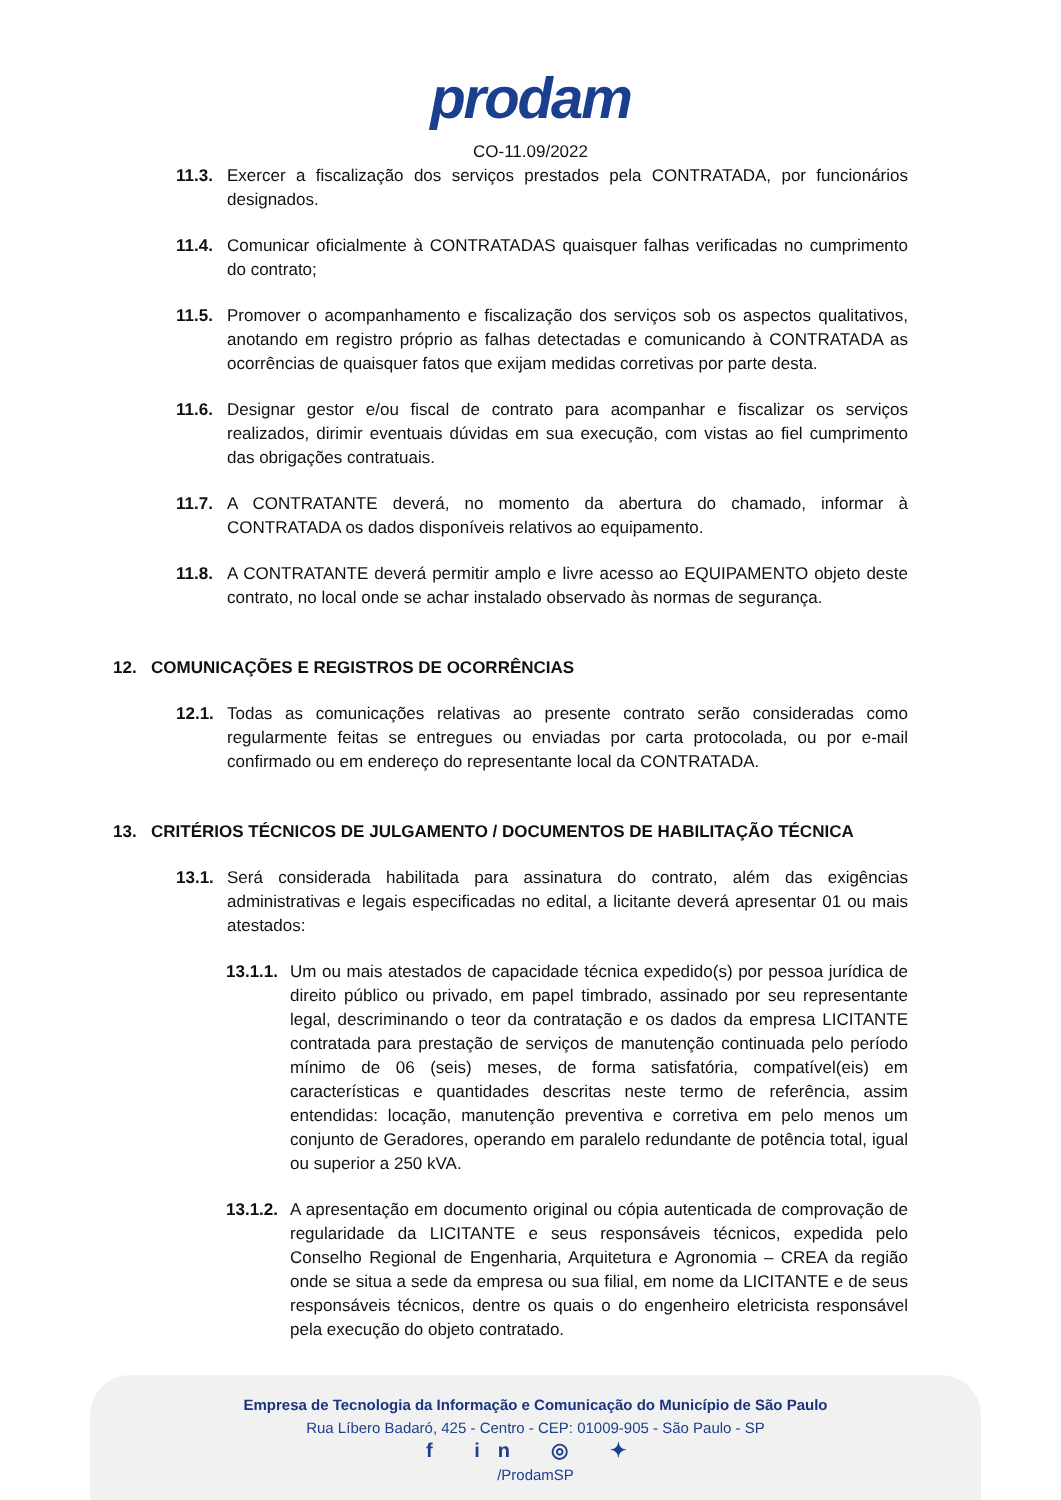prodam
CO-11.09/2022
11.3. Exercer a fiscalização dos serviços prestados pela CONTRATADA, por funcionários designados.
11.4. Comunicar oficialmente à CONTRATADAS quaisquer falhas verificadas no cumprimento do contrato;
11.5. Promover o acompanhamento e fiscalização dos serviços sob os aspectos qualitativos, anotando em registro próprio as falhas detectadas e comunicando à CONTRATADA as ocorrências de quaisquer fatos que exijam medidas corretivas por parte desta.
11.6. Designar gestor e/ou fiscal de contrato para acompanhar e fiscalizar os serviços realizados, dirimir eventuais dúvidas em sua execução, com vistas ao fiel cumprimento das obrigações contratuais.
11.7. A CONTRATANTE deverá, no momento da abertura do chamado, informar à CONTRATADA os dados disponíveis relativos ao equipamento.
11.8. A CONTRATANTE deverá permitir amplo e livre acesso ao EQUIPAMENTO objeto deste contrato, no local onde se achar instalado observado às normas de segurança.
12. COMUNICAÇÕES E REGISTROS DE OCORRÊNCIAS
12.1. Todas as comunicações relativas ao presente contrato serão consideradas como regularmente feitas se entregues ou enviadas por carta protocolada, ou por e-mail confirmado ou em endereço do representante local da CONTRATADA.
13. CRITÉRIOS TÉCNICOS DE JULGAMENTO / DOCUMENTOS DE HABILITAÇÃO TÉCNICA
13.1. Será considerada habilitada para assinatura do contrato, além das exigências administrativas e legais especificadas no edital, a licitante deverá apresentar 01 ou mais atestados:
13.1.1.
Um ou mais atestados de capacidade técnica expedido(s) por pessoa jurídica de direito público ou privado, em papel timbrado, assinado por seu representante legal, descriminando o teor da contratação e os dados da empresa LICITANTE contratada para prestação de serviços de manutenção continuada pelo período mínimo de 06 (seis) meses, de forma satisfatória, compatível(eis) em características e quantidades descritas neste termo de referência, assim entendidas: locação, manutenção preventiva e corretiva em pelo menos um conjunto de Geradores, operando em paralelo redundante de potência total, igual ou superior a 250 kVA.
13.1.2.
A apresentação em documento original ou cópia autenticada de comprovação de regularidade da LICITANTE e seus responsáveis técnicos, expedida pelo Conselho Regional de Engenharia, Arquitetura e Agronomia – CREA da região onde se situa a sede da empresa ou sua filial, em nome da LICITANTE e de seus responsáveis técnicos, dentre os quais o do engenheiro eletricista responsável pela execução do objeto contratado.
Empresa de Tecnologia da Informação e Comunicação do Município de São Paulo
Rua Líbero Badaró, 425 - Centro - CEP: 01009-905 - São Paulo - SP
f in ◎ ✦
/ProdamSP